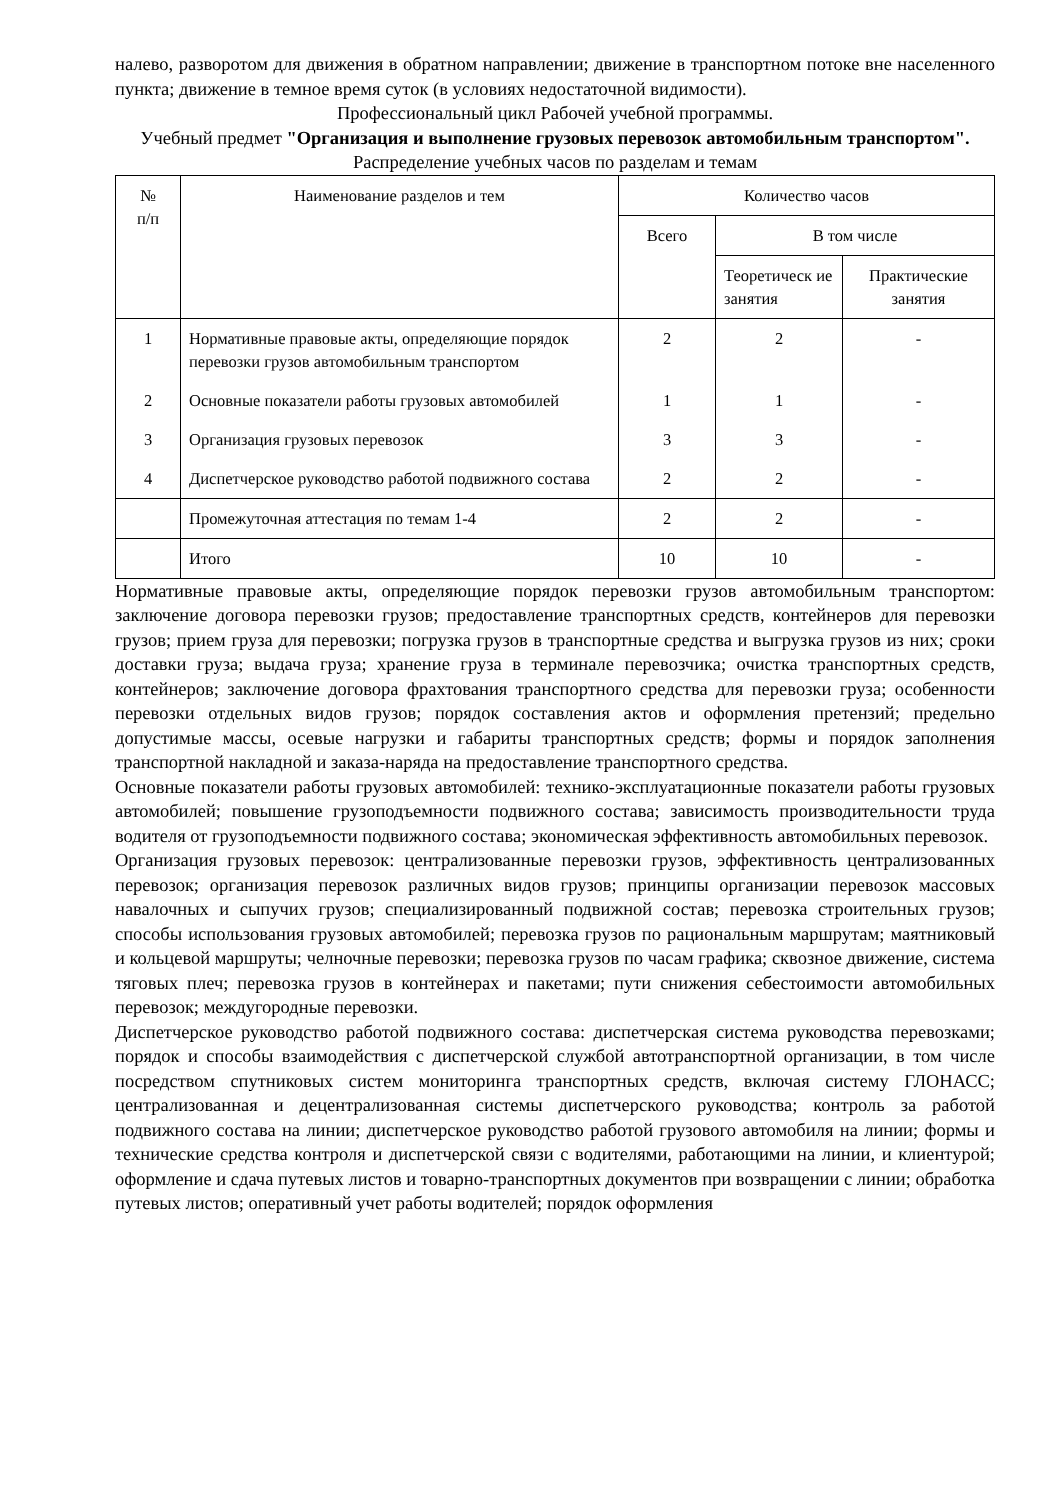налево, разворотом для движения в обратном направлении; движение в транспортном потоке вне населенного пункта; движение в темное время суток (в условиях недостаточной видимости).
Профессиональный цикл Рабочей учебной программы.
Учебный предмет "Организация и выполнение грузовых перевозок автомобильным транспортом".
Распределение учебных часов по разделам и темам
| № п/п | Наименование разделов и тем | Количество часов | | |
| --- | --- | --- | --- | --- |
| | | Всего | В том числе | |
| | | | Теоретическ ие занятия | Практические занятия |
| 1 | Нормативные правовые акты, определяющие порядок перевозки грузов автомобильным транспортом | 2 | 2 | - |
| 2 | Основные показатели работы грузовых автомобилей | 1 | 1 | - |
| 3 | Организация грузовых перевозок | 3 | 3 | - |
| 4 | Диспетчерское руководство работой подвижного состава | 2 | 2 | - |
| | Промежуточная аттестация по темам 1-4 | 2 | 2 | - |
| | Итого | 10 | 10 | - |
Нормативные правовые акты, определяющие порядок перевозки грузов автомобильным транспортом: заключение договора перевозки грузов; предоставление транспортных средств, контейнеров для перевозки грузов; прием груза для перевозки; погрузка грузов в транспортные средства и выгрузка грузов из них; сроки доставки груза; выдача груза; хранение груза в терминале перевозчика; очистка транспортных средств, контейнеров; заключение договора фрахтования транспортного средства для перевозки груза; особенности перевозки отдельных видов грузов; порядок составления актов и оформления претензий; предельно допустимые массы, осевые нагрузки и габариты транспортных средств; формы и порядок заполнения транспортной накладной и заказа-наряда на предоставление транспортного средства.
Основные показатели работы грузовых автомобилей: технико-эксплуатационные показатели работы грузовых автомобилей; повышение грузоподъемности подвижного состава; зависимость производительности труда водителя от грузоподъемности подвижного состава; экономическая эффективность автомобильных перевозок.
Организация грузовых перевозок: централизованные перевозки грузов, эффективность централизованных перевозок; организация перевозок различных видов грузов; принципы организации перевозок массовых навалочных и сыпучих грузов; специализированный подвижной состав; перевозка строительных грузов; способы использования грузовых автомобилей; перевозка грузов по рациональным маршрутам; маятниковый и кольцевой маршруты; челночные перевозки; перевозка грузов по часам графика; сквозное движение, система тяговых плеч; перевозка грузов в контейнерах и пакетами; пути снижения себестоимости автомобильных перевозок; междугородные перевозки.
Диспетчерское руководство работой подвижного состава: диспетчерская система руководства перевозками; порядок и способы взаимодействия с диспетчерской службой автотранспортной организации, в том числе посредством спутниковых систем мониторинга транспортных средств, включая систему ГЛОНАСС; централизованная и децентрализованная системы диспетчерского руководства; контроль за работой подвижного состава на линии; диспетчерское руководство работой грузового автомобиля на линии; формы и технические средства контроля и диспетчерской связи с водителями, работающими на линии, и клиентурой; оформление и сдача путевых листов и товарно-транспортных документов при возвращении с линии; обработка путевых листов; оперативный учет работы водителей; порядок оформления